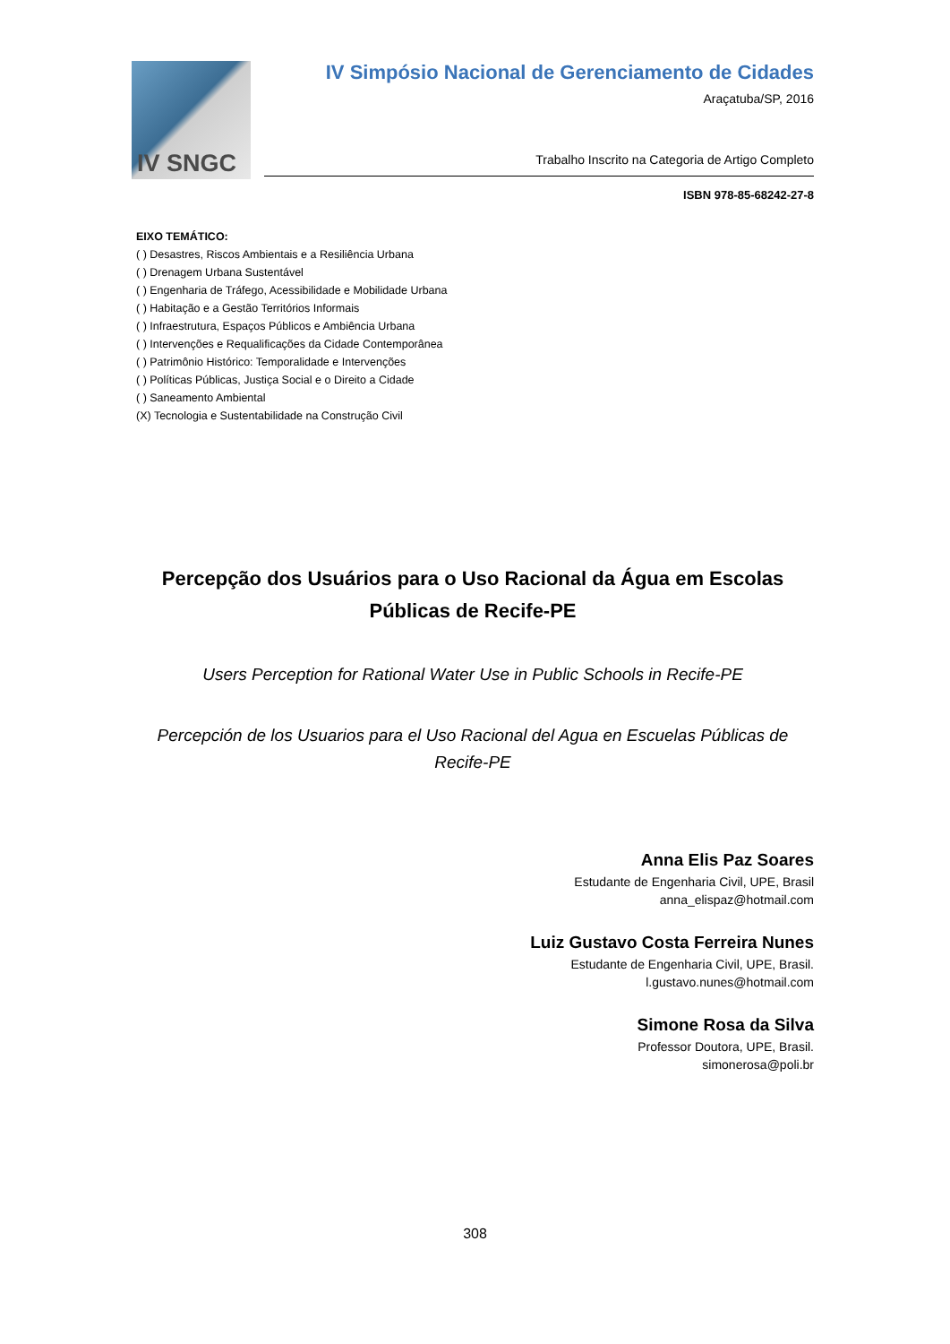IV SNGC
IV Simpósio Nacional de Gerenciamento de Cidades
Araçatuba/SP, 2016
Trabalho Inscrito na Categoria de Artigo Completo
ISBN 978-85-68242-27-8
EIXO TEMÁTICO:
( ) Desastres, Riscos Ambientais e a Resiliência Urbana
( ) Drenagem Urbana Sustentável
( ) Engenharia de Tráfego, Acessibilidade e Mobilidade Urbana
( ) Habitação e a Gestão Territórios Informais
( ) Infraestrutura, Espaços Públicos e Ambiência Urbana
( ) Intervenções e Requalificações da Cidade Contemporânea
( ) Patrimônio Histórico: Temporalidade e Intervenções
( ) Políticas Públicas, Justiça Social e o Direito a Cidade
( ) Saneamento Ambiental
(X) Tecnologia e Sustentabilidade na Construção Civil
Percepção dos Usuários para o Uso Racional da Água em Escolas Públicas de Recife-PE
Users Perception for Rational Water Use in Public Schools in Recife-PE
Percepción de los Usuarios para el Uso Racional del Agua en Escuelas Públicas de Recife-PE
Anna Elis Paz Soares
Estudante de Engenharia Civil, UPE, Brasil
anna_elispaz@hotmail.com
Luiz Gustavo Costa Ferreira Nunes
Estudante de Engenharia Civil, UPE, Brasil.
l.gustavo.nunes@hotmail.com
Simone Rosa da Silva
Professor Doutora, UPE, Brasil.
simonerosa@poli.br
308